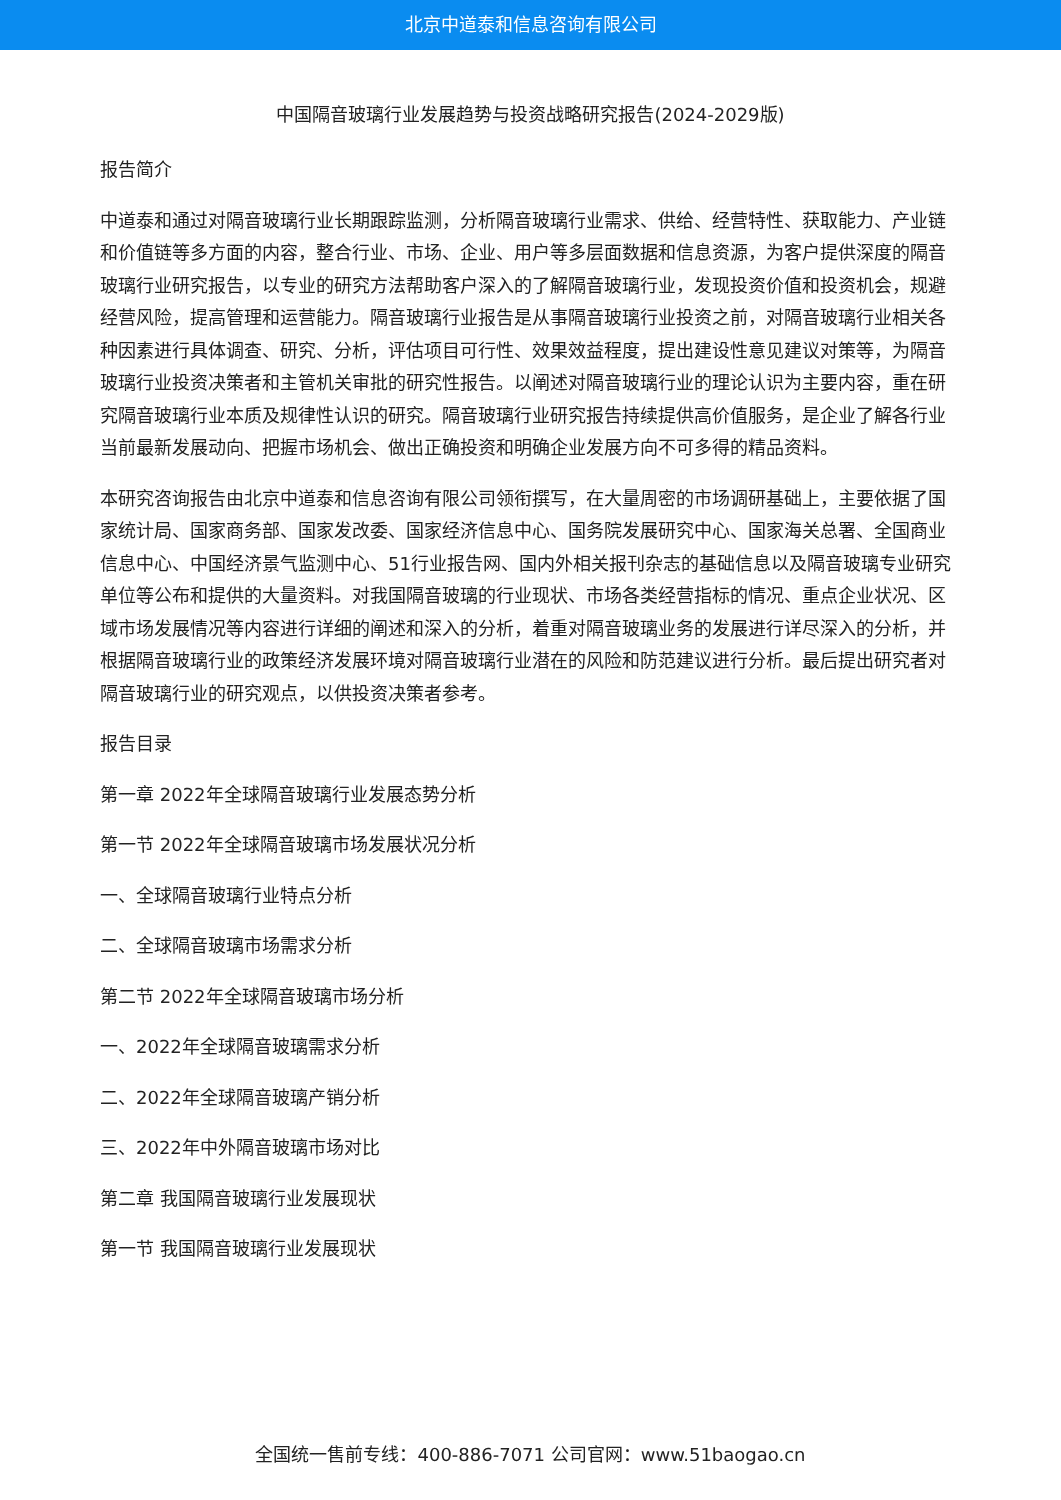北京中道泰和信息咨询有限公司
中国隔音玻璃行业发展趋势与投资战略研究报告(2024-2029版)
报告简介
中道泰和通过对隔音玻璃行业长期跟踪监测，分析隔音玻璃行业需求、供给、经营特性、获取能力、产业链和价值链等多方面的内容，整合行业、市场、企业、用户等多层面数据和信息资源，为客户提供深度的隔音玻璃行业研究报告，以专业的研究方法帮助客户深入的了解隔音玻璃行业，发现投资价值和投资机会，规避经营风险，提高管理和运营能力。隔音玻璃行业报告是从事隔音玻璃行业投资之前，对隔音玻璃行业相关各种因素进行具体调查、研究、分析，评估项目可行性、效果效益程度，提出建设性意见建议对策等，为隔音玻璃行业投资决策者和主管机关审批的研究性报告。以阐述对隔音玻璃行业的理论认识为主要内容，重在研究隔音玻璃行业本质及规律性认识的研究。隔音玻璃行业研究报告持续提供高价值服务，是企业了解各行业当前最新发展动向、把握市场机会、做出正确投资和明确企业发展方向不可多得的精品资料。
本研究咨询报告由北京中道泰和信息咨询有限公司领衔撰写，在大量周密的市场调研基础上，主要依据了国家统计局、国家商务部、国家发改委、国家经济信息中心、国务院发展研究中心、国家海关总署、全国商业信息中心、中国经济景气监测中心、51行业报告网、国内外相关报刊杂志的基础信息以及隔音玻璃专业研究单位等公布和提供的大量资料。对我国隔音玻璃的行业现状、市场各类经营指标的情况、重点企业状况、区域市场发展情况等内容进行详细的阐述和深入的分析，着重对隔音玻璃业务的发展进行详尽深入的分析，并根据隔音玻璃行业的政策经济发展环境对隔音玻璃行业潜在的风险和防范建议进行分析。最后提出研究者对隔音玻璃行业的研究观点，以供投资决策者参考。
报告目录
第一章 2022年全球隔音玻璃行业发展态势分析
第一节 2022年全球隔音玻璃市场发展状况分析
一、全球隔音玻璃行业特点分析
二、全球隔音玻璃市场需求分析
第二节 2022年全球隔音玻璃市场分析
一、2022年全球隔音玻璃需求分析
二、2022年全球隔音玻璃产销分析
三、2022年中外隔音玻璃市场对比
第二章 我国隔音玻璃行业发展现状
第一节 我国隔音玻璃行业发展现状
全国统一售前专线：400-886-7071 公司官网：www.51baogao.cn